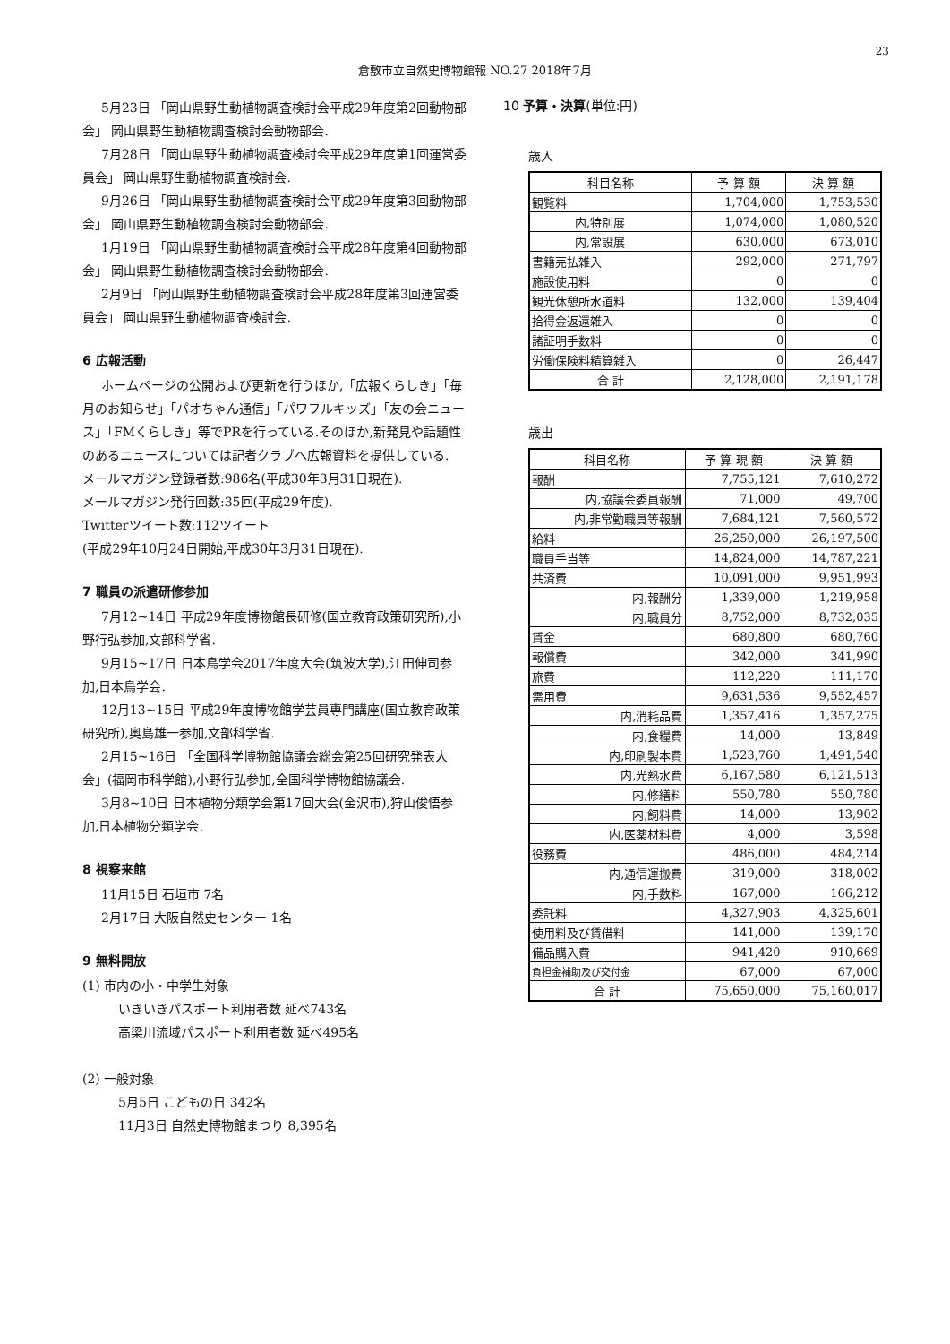23
倉敷市立自然史博物館報 NO.27 2018年7月
5月23日 「岡山県野生動植物調査検討会平成29年度第2回動物部会」 岡山県野生動植物調査検討会動物部会.
7月28日 「岡山県野生動植物調査検討会平成29年度第1回運営委員会」 岡山県野生動植物調査検討会.
9月26日 「岡山県野生動植物調査検討会平成29年度第3回動物部会」 岡山県野生動植物調査検討会動物部会.
1月19日 「岡山県野生動植物調査検討会平成28年度第4回動物部会」 岡山県野生動植物調査検討会動物部会.
2月9日 「岡山県野生動植物調査検討会平成28年度第3回運営委員会」 岡山県野生動植物調査検討会.
6 広報活動
ホームページの公開および更新を行うほか,「広報くらしき」「毎月のお知らせ」「パオちゃん通信」「パワフルキッズ」「友の会ニュース」「FMくらしき」等でPRを行っている.そのほか,新発見や話題性のあるニュースについては記者クラブへ広報資料を提供している.
メールマガジン登録者数:986名(平成30年3月31日現在).
メールマガジン発行回数:35回(平成29年度).
Twitterツイート数:112ツイート
(平成29年10月24日開始,平成30年3月31日現在).
7 職員の派遣研修参加
7月12~14日 平成29年度博物館長研修(国立教育政策研究所),小野行弘参加,文部科学省.
9月15~17日 日本鳥学会2017年度大会(筑波大学),江田伸司参加,日本鳥学会.
12月13~15日 平成29年度博物館学芸員専門講座(国立教育政策研究所),奥島雄一参加,文部科学省.
2月15~16日 「全国科学博物館協議会総会第25回研究発表大会」(福岡市科学館),小野行弘参加,全国科学博物館協議会.
3月8~10日 日本植物分類学会第17回大会(金沢市),狩山俊悟参加,日本植物分類学会.
8 視察来館
11月15日 石垣市 7名
2月17日 大阪自然史センター 1名
9 無料開放
(1) 市内の小・中学生対象
いきいきパスポート利用者数 延べ743名
高梁川流域パスポート利用者数 延べ495名
(2) 一般対象
5月5日 こどもの日 342名
11月3日 自然史博物館まつり 8,395名
10 予算・決算(単位:円)
歳入
| 科目名称 | 予 算 額 | 決 算 額 |
| --- | --- | --- |
| 観覧料 | 1,704,000 | 1,753,530 |
| 内,特別展 | 1,074,000 | 1,080,520 |
| 内,常設展 | 630,000 | 673,010 |
| 書籍売払雑入 | 292,000 | 271,797 |
| 施設使用料 | 0 | 0 |
| 観光休憩所水道料 | 132,000 | 139,404 |
| 拾得金返還雑入 | 0 | 0 |
| 諸証明手数料 | 0 | 0 |
| 労働保険料精算雑入 | 0 | 26,447 |
| 合 計 | 2,128,000 | 2,191,178 |
歳出
| 科目名称 | 予 算 現 額 | 決 算 額 |
| --- | --- | --- |
| 報酬 | 7,755,121 | 7,610,272 |
| 内,協議会委員報酬 | 71,000 | 49,700 |
| 内,非常勤職員等報酬 | 7,684,121 | 7,560,572 |
| 給料 | 26,250,000 | 26,197,500 |
| 職員手当等 | 14,824,000 | 14,787,221 |
| 共済費 | 10,091,000 | 9,951,993 |
| 内,報酬分 | 1,339,000 | 1,219,958 |
| 内,職員分 | 8,752,000 | 8,732,035 |
| 賃金 | 680,800 | 680,760 |
| 報償費 | 342,000 | 341,990 |
| 旅費 | 112,220 | 111,170 |
| 需用費 | 9,631,536 | 9,552,457 |
| 内,消耗品費 | 1,357,416 | 1,357,275 |
| 内,食糧費 | 14,000 | 13,849 |
| 内,印刷製本費 | 1,523,760 | 1,491,540 |
| 内,光熱水費 | 6,167,580 | 6,121,513 |
| 内,修繕料 | 550,780 | 550,780 |
| 内,飼料費 | 14,000 | 13,902 |
| 内,医薬材料費 | 4,000 | 3,598 |
| 役務費 | 486,000 | 484,214 |
| 内,通信運搬費 | 319,000 | 318,002 |
| 内,手数料 | 167,000 | 166,212 |
| 委託料 | 4,327,903 | 4,325,601 |
| 使用料及び賃借料 | 141,000 | 139,170 |
| 備品購入費 | 941,420 | 910,669 |
| 負担金補助及び交付金 | 67,000 | 67,000 |
| 合 計 | 75,650,000 | 75,160,017 |